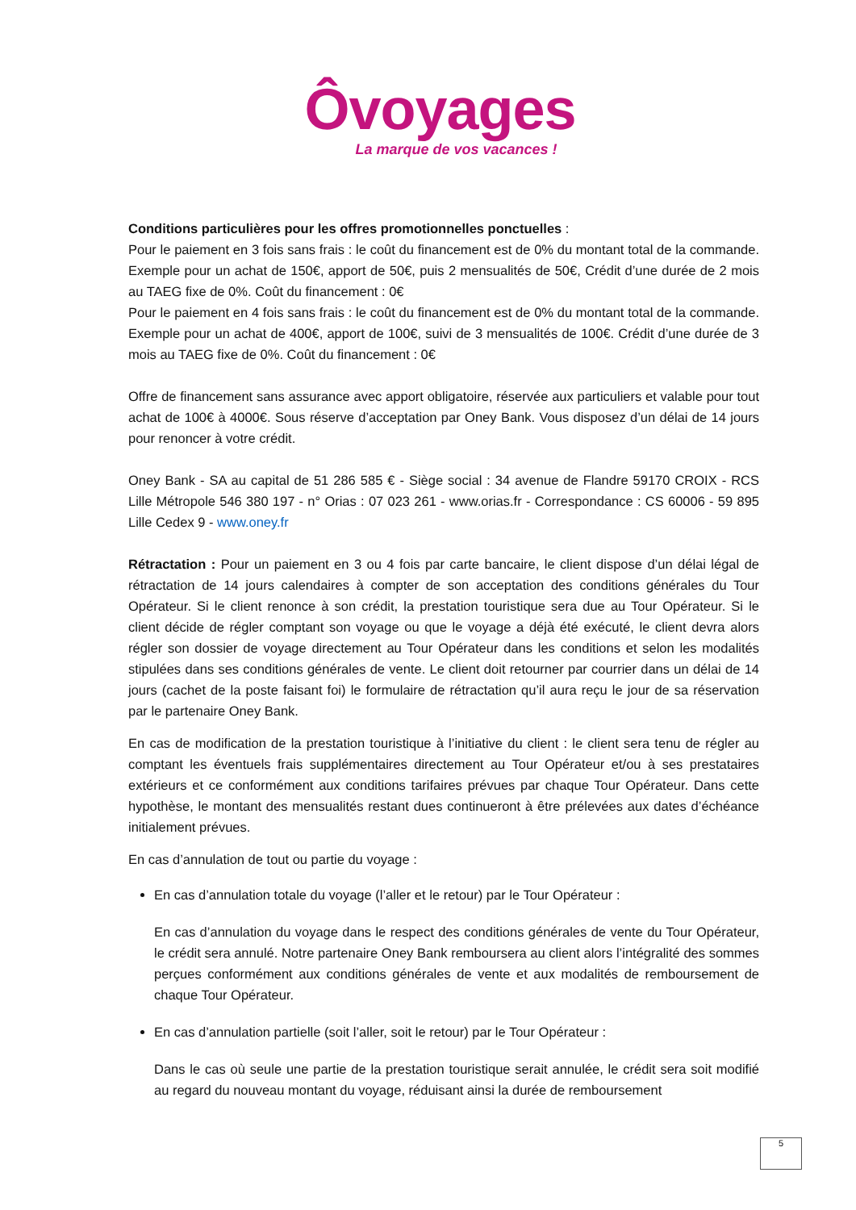Ôvoyages
La marque de vos vacances !
Conditions particulières pour les offres promotionnelles ponctuelles :
Pour le paiement en 3 fois sans frais : le coût du financement est de 0% du montant total de la commande. Exemple pour un achat de 150€, apport de 50€, puis 2 mensualités de 50€, Crédit d’une durée de 2 mois au TAEG fixe de 0%. Coût du financement : 0€
Pour le paiement en 4 fois sans frais : le coût du financement est de 0% du montant total de la commande. Exemple pour un achat de 400€, apport de 100€, suivi de 3 mensualités de 100€. Crédit d’une durée de 3 mois au TAEG fixe de 0%. Coût du financement : 0€
Offre de financement sans assurance avec apport obligatoire, réservée aux particuliers et valable pour tout achat de 100€ à 4000€. Sous réserve d’acceptation par Oney Bank. Vous disposez d’un délai de 14 jours pour renoncer à votre crédit.
Oney Bank - SA au capital de 51 286 585 € - Siège social : 34 avenue de Flandre 59170 CROIX - RCS Lille Métropole 546 380 197 - n° Orias : 07 023 261 - www.orias.fr - Correspondance : CS 60006 - 59 895 Lille Cedex 9 - www.oney.fr
Rétractation : Pour un paiement en 3 ou 4 fois par carte bancaire, le client dispose d’un délai légal de rétractation de 14 jours calendaires à compter de son acceptation des conditions générales du Tour Opérateur. Si le client renonce à son crédit, la prestation touristique sera due au Tour Opérateur. Si le client décide de régler comptant son voyage ou que le voyage a déjà été exécuté, le client devra alors régler son dossier de voyage directement au Tour Opérateur dans les conditions et selon les modalités stipulées dans ses conditions générales de vente. Le client doit retourner par courrier dans un délai de 14 jours (cachet de la poste faisant foi) le formulaire de rétractation qu’il aura reçu le jour de sa réservation par le partenaire Oney Bank.
En cas de modification de la prestation touristique à l’initiative du client : le client sera tenu de régler au comptant les éventuels frais supplémentaires directement au Tour Opérateur et/ou à ses prestataires extérieurs et ce conformément aux conditions tarifaires prévues par chaque Tour Opérateur. Dans cette hypothèse, le montant des mensualités restant dues continueront à être prélevées aux dates d’échéance initialement prévues.
En cas d’annulation de tout ou partie du voyage :
En cas d’annulation totale du voyage (l’aller et le retour) par le Tour Opérateur :
En cas d’annulation du voyage dans le respect des conditions générales de vente du Tour Opérateur, le crédit sera annulé. Notre partenaire Oney Bank remboursera au client alors l’intégralité des sommes perçues conformément aux conditions générales de vente et aux modalités de remboursement de chaque Tour Opérateur.
En cas d’annulation partielle (soit l’aller, soit le retour) par le Tour Opérateur :
Dans le cas où seule une partie de la prestation touristique serait annulée, le crédit sera soit modifié au regard du nouveau montant du voyage, réduisant ainsi la durée de remboursement
5